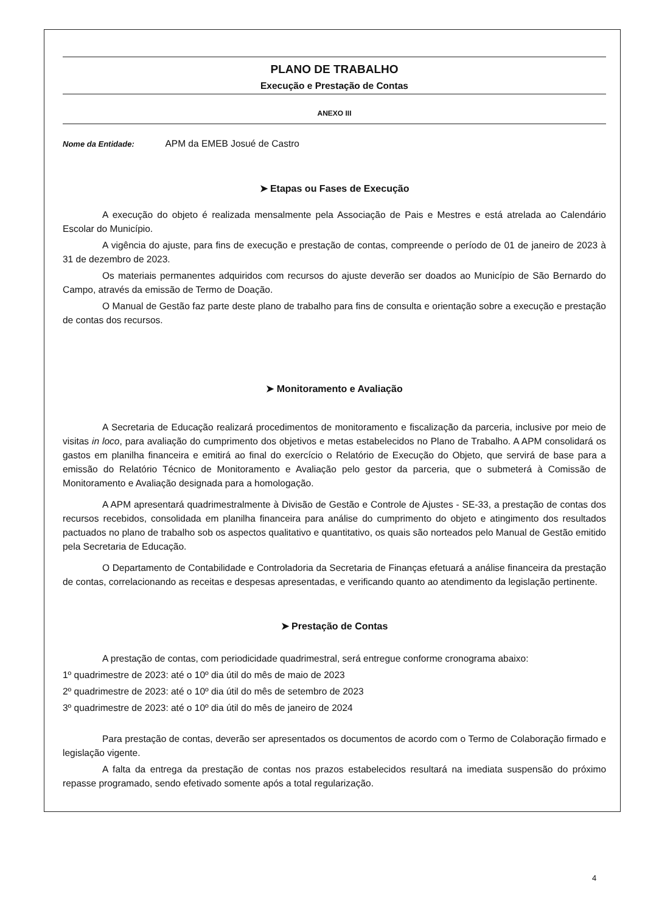PLANO DE TRABALHO
Execução e Prestação de Contas
ANEXO III
Nome da Entidade: APM da EMEB Josué de Castro
➤ Etapas ou Fases de Execução
A execução do objeto é realizada mensalmente pela Associação de Pais e Mestres e está atrelada ao Calendário Escolar do Município.
A vigência do ajuste, para fins de execução e prestação de contas, compreende o período de 01 de janeiro de 2023 à 31 de dezembro de 2023.
Os materiais permanentes adquiridos com recursos do ajuste deverão ser doados ao Município de São Bernardo do Campo, através da emissão de Termo de Doação.
O Manual de Gestão faz parte deste plano de trabalho para fins de consulta e orientação sobre a execução e prestação de contas dos recursos.
➤ Monitoramento e Avaliação
A Secretaria de Educação realizará procedimentos de monitoramento e fiscalização da parceria, inclusive por meio de visitas in loco, para avaliação do cumprimento dos objetivos e metas estabelecidos no Plano de Trabalho. A APM consolidará os gastos em planilha financeira e emitirá ao final do exercício o Relatório de Execução do Objeto, que servirá de base para a emissão do Relatório Técnico de Monitoramento e Avaliação pelo gestor da parceria, que o submeterá à Comissão de Monitoramento e Avaliação designada para a homologação.
A APM apresentará quadrimestralmente à Divisão de Gestão e Controle de Ajustes - SE-33, a prestação de contas dos recursos recebidos, consolidada em planilha financeira para análise do cumprimento do objeto e atingimento dos resultados pactuados no plano de trabalho sob os aspectos qualitativo e quantitativo, os quais são norteados pelo Manual de Gestão emitido pela Secretaria de Educação.
O Departamento de Contabilidade e Controladoria da Secretaria de Finanças efetuará a análise financeira da prestação de contas, correlacionando as receitas e despesas apresentadas, e verificando quanto ao atendimento da legislação pertinente.
➤ Prestação de Contas
A prestação de contas, com periodicidade quadrimestral, será entregue conforme cronograma abaixo:
1º quadrimestre de 2023: até o 10º dia útil do mês de maio de 2023
2º quadrimestre de 2023: até o 10º dia útil do mês de setembro de 2023
3º quadrimestre de 2023: até o 10º dia útil do mês de janeiro de 2024
Para prestação de contas, deverão ser apresentados os documentos de acordo com o Termo de Colaboração firmado e legislação vigente.
A falta da entrega da prestação de contas nos prazos estabelecidos resultará na imediata suspensão do próximo repasse programado, sendo efetivado somente após a total regularização.
4